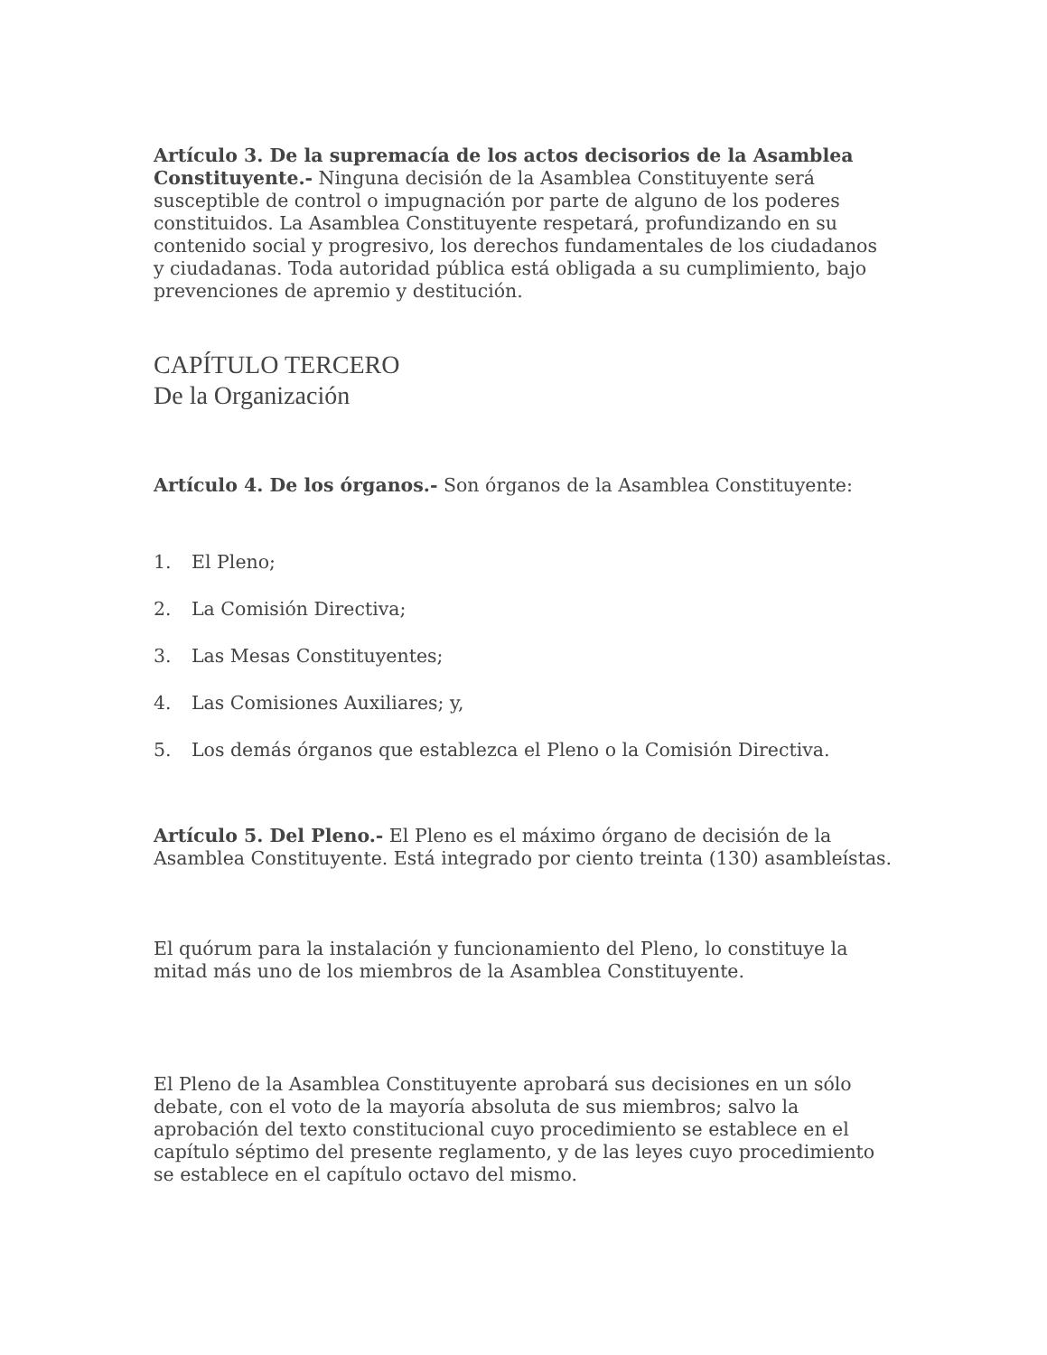Artículo 3. De la supremacía de los actos decisorios de la Asamblea Constituyente.- Ninguna decisión de la Asamblea Constituyente será susceptible de control o impugnación por parte de alguno de los poderes constituidos. La Asamblea Constituyente respetará, profundizando en su contenido social y progresivo, los derechos fundamentales de los ciudadanos y ciudadanas. Toda autoridad pública está obligada a su cumplimiento, bajo prevenciones de apremio y destitución.
CAPÍTULO TERCERO
De la Organización
Artículo 4. De los órganos.- Son órganos de la Asamblea Constituyente:
1. El Pleno;
2. La Comisión Directiva;
3. Las Mesas Constituyentes;
4. Las Comisiones Auxiliares; y,
5. Los demás órganos que establezca el Pleno o la Comisión Directiva.
Artículo 5. Del Pleno.- El Pleno es el máximo órgano de decisión de la Asamblea Constituyente. Está integrado por ciento treinta (130) asambleístas.
El quórum para la instalación y funcionamiento del Pleno, lo constituye la mitad más uno de los miembros de la Asamblea Constituyente.
El Pleno de la Asamblea Constituyente aprobará sus decisiones en un sólo debate, con el voto de la mayoría absoluta de sus miembros; salvo la aprobación del texto constitucional cuyo procedimiento se establece en el capítulo séptimo del presente reglamento, y de las leyes cuyo procedimiento se establece en el capítulo octavo del mismo.